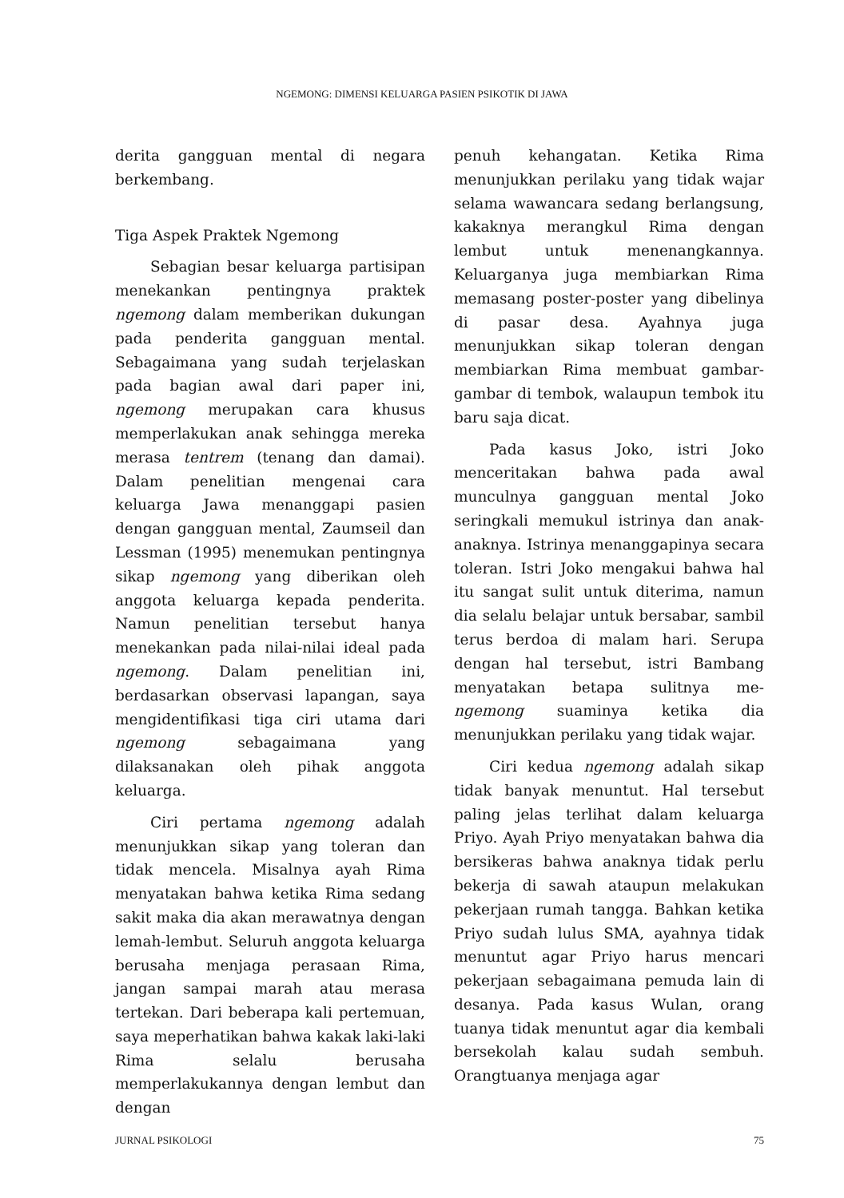NGEMONG: DIMENSI KELUARGA PASIEN PSIKOTIK DI JAWA
derita gangguan mental di negara berkembang.
Tiga Aspek Praktek Ngemong
Sebagian besar keluarga partisipan menekankan pentingnya praktek ngemong dalam memberikan dukungan pada penderita gangguan mental. Sebagaimana yang sudah terjelaskan pada bagian awal dari paper ini, ngemong merupakan cara khusus memperlakukan anak sehingga mereka merasa tentrem (tenang dan damai). Dalam penelitian mengenai cara keluarga Jawa menanggapi pasien dengan gangguan mental, Zaumseil dan Lessman (1995) menemukan pentingnya sikap ngemong yang diberikan oleh anggota keluarga kepada penderita. Namun penelitian tersebut hanya menekankan pada nilai-nilai ideal pada ngemong. Dalam penelitian ini, berdasarkan observasi lapangan, saya mengidentifikasi tiga ciri utama dari ngemong sebagaimana yang dilaksanakan oleh pihak anggota keluarga.
Ciri pertama ngemong adalah menunjukkan sikap yang toleran dan tidak mencela. Misalnya ayah Rima menyatakan bahwa ketika Rima sedang sakit maka dia akan merawatnya dengan lemah-lembut. Seluruh anggota keluarga berusaha menjaga perasaan Rima, jangan sampai marah atau merasa tertekan. Dari beberapa kali pertemuan, saya meperhatikan bahwa kakak laki-laki Rima selalu berusaha memperlakukannya dengan lembut dan dengan
penuh kehangatan. Ketika Rima menunjukkan perilaku yang tidak wajar selama wawancara sedang berlangsung, kakaknya merangkul Rima dengan lembut untuk menenangkannya. Keluarganya juga membiarkan Rima memasang poster-poster yang dibelinya di pasar desa. Ayahnya juga menunjukkan sikap toleran dengan membiarkan Rima membuat gambar-gambar di tembok, walaupun tembok itu baru saja dicat.
Pada kasus Joko, istri Joko menceritakan bahwa pada awal munculnya gangguan mental Joko seringkali memukul istrinya dan anak-anaknya. Istrinya menanggapinya secara toleran. Istri Joko mengakui bahwa hal itu sangat sulit untuk diterima, namun dia selalu belajar untuk bersabar, sambil terus berdoa di malam hari. Serupa dengan hal tersebut, istri Bambang menyatakan betapa sulitnya me-ngemong suaminya ketika dia menunjukkan perilaku yang tidak wajar.
Ciri kedua ngemong adalah sikap tidak banyak menuntut. Hal tersebut paling jelas terlihat dalam keluarga Priyo. Ayah Priyo menyatakan bahwa dia bersikeras bahwa anaknya tidak perlu bekerja di sawah ataupun melakukan pekerjaan rumah tangga. Bahkan ketika Priyo sudah lulus SMA, ayahnya tidak menuntut agar Priyo harus mencari pekerjaan sebagaimana pemuda lain di desanya. Pada kasus Wulan, orang tuanya tidak menuntut agar dia kembali bersekolah kalau sudah sembuh. Orangtuanya menjaga agar
JURNAL PSIKOLOGI 75